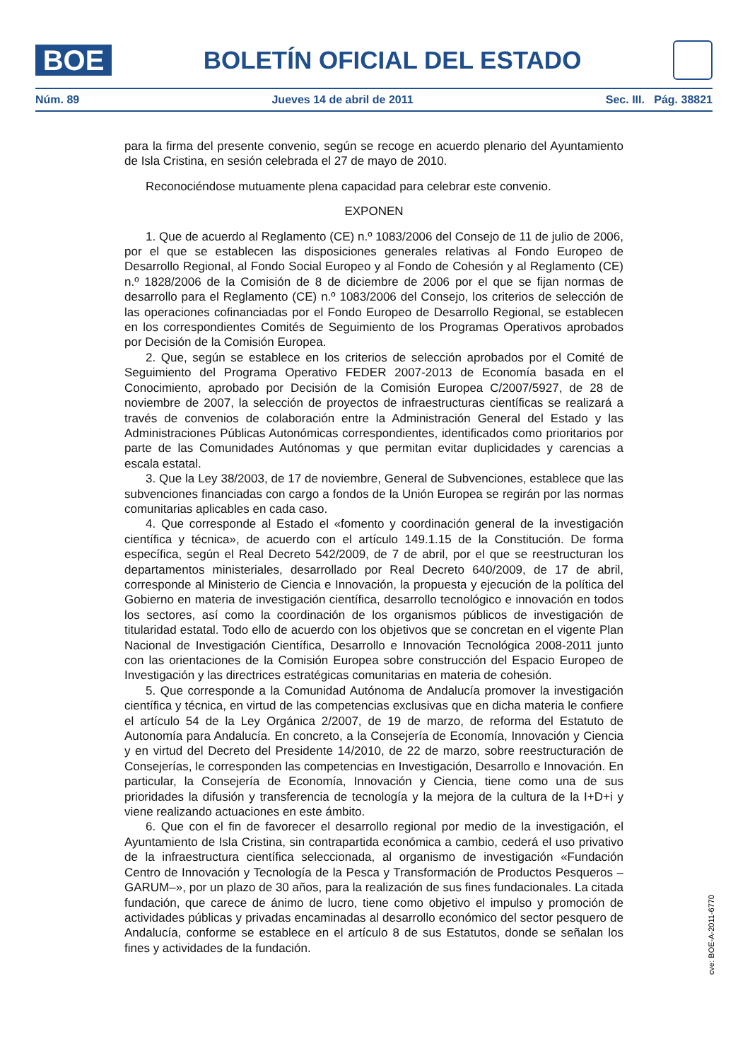BOE
BOLETÍN OFICIAL DEL ESTADO
Núm. 89 Jueves 14 de abril de 2011 Sec. III. Pág. 38821
para la firma del presente convenio, según se recoge en acuerdo plenario del Ayuntamiento de Isla Cristina, en sesión celebrada el 27 de mayo de 2010.
Reconociéndose mutuamente plena capacidad para celebrar este convenio.
EXPONEN
1. Que de acuerdo al Reglamento (CE) n.º 1083/2006 del Consejo de 11 de julio de 2006, por el que se establecen las disposiciones generales relativas al Fondo Europeo de Desarrollo Regional, al Fondo Social Europeo y al Fondo de Cohesión y al Reglamento (CE) n.º 1828/2006 de la Comisión de 8 de diciembre de 2006 por el que se fijan normas de desarrollo para el Reglamento (CE) n.º 1083/2006 del Consejo, los criterios de selección de las operaciones cofinanciadas por el Fondo Europeo de Desarrollo Regional, se establecen en los correspondientes Comités de Seguimiento de los Programas Operativos aprobados por Decisión de la Comisión Europea.
2. Que, según se establece en los criterios de selección aprobados por el Comité de Seguimiento del Programa Operativo FEDER 2007-2013 de Economía basada en el Conocimiento, aprobado por Decisión de la Comisión Europea C/2007/5927, de 28 de noviembre de 2007, la selección de proyectos de infraestructuras científicas se realizará a través de convenios de colaboración entre la Administración General del Estado y las Administraciones Públicas Autonómicas correspondientes, identificados como prioritarios por parte de las Comunidades Autónomas y que permitan evitar duplicidades y carencias a escala estatal.
3. Que la Ley 38/2003, de 17 de noviembre, General de Subvenciones, establece que las subvenciones financiadas con cargo a fondos de la Unión Europea se regirán por las normas comunitarias aplicables en cada caso.
4. Que corresponde al Estado el «fomento y coordinación general de la investigación científica y técnica», de acuerdo con el artículo 149.1.15 de la Constitución. De forma específica, según el Real Decreto 542/2009, de 7 de abril, por el que se reestructuran los departamentos ministeriales, desarrollado por Real Decreto 640/2009, de 17 de abril, corresponde al Ministerio de Ciencia e Innovación, la propuesta y ejecución de la política del Gobierno en materia de investigación científica, desarrollo tecnológico e innovación en todos los sectores, así como la coordinación de los organismos públicos de investigación de titularidad estatal. Todo ello de acuerdo con los objetivos que se concretan en el vigente Plan Nacional de Investigación Científica, Desarrollo e Innovación Tecnológica 2008-2011 junto con las orientaciones de la Comisión Europea sobre construcción del Espacio Europeo de Investigación y las directrices estratégicas comunitarias en materia de cohesión.
5. Que corresponde a la Comunidad Autónoma de Andalucía promover la investigación científica y técnica, en virtud de las competencias exclusivas que en dicha materia le confiere el artículo 54 de la Ley Orgánica 2/2007, de 19 de marzo, de reforma del Estatuto de Autonomía para Andalucía. En concreto, a la Consejería de Economía, Innovación y Ciencia y en virtud del Decreto del Presidente 14/2010, de 22 de marzo, sobre reestructuración de Consejerías, le corresponden las competencias en Investigación, Desarrollo e Innovación. En particular, la Consejería de Economía, Innovación y Ciencia, tiene como una de sus prioridades la difusión y transferencia de tecnología y la mejora de la cultura de la I+D+i y viene realizando actuaciones en este ámbito.
6. Que con el fin de favorecer el desarrollo regional por medio de la investigación, el Ayuntamiento de Isla Cristina, sin contrapartida económica a cambio, cederá el uso privativo de la infraestructura científica seleccionada, al organismo de investigación «Fundación Centro de Innovación y Tecnología de la Pesca y Transformación de Productos Pesqueros –GARUM–», por un plazo de 30 años, para la realización de sus fines fundacionales. La citada fundación, que carece de ánimo de lucro, tiene como objetivo el impulso y promoción de actividades públicas y privadas encaminadas al desarrollo económico del sector pesquero de Andalucía, conforme se establece en el artículo 8 de sus Estatutos, donde se señalan los fines y actividades de la fundación.
cve: BOE-A-2011-6770